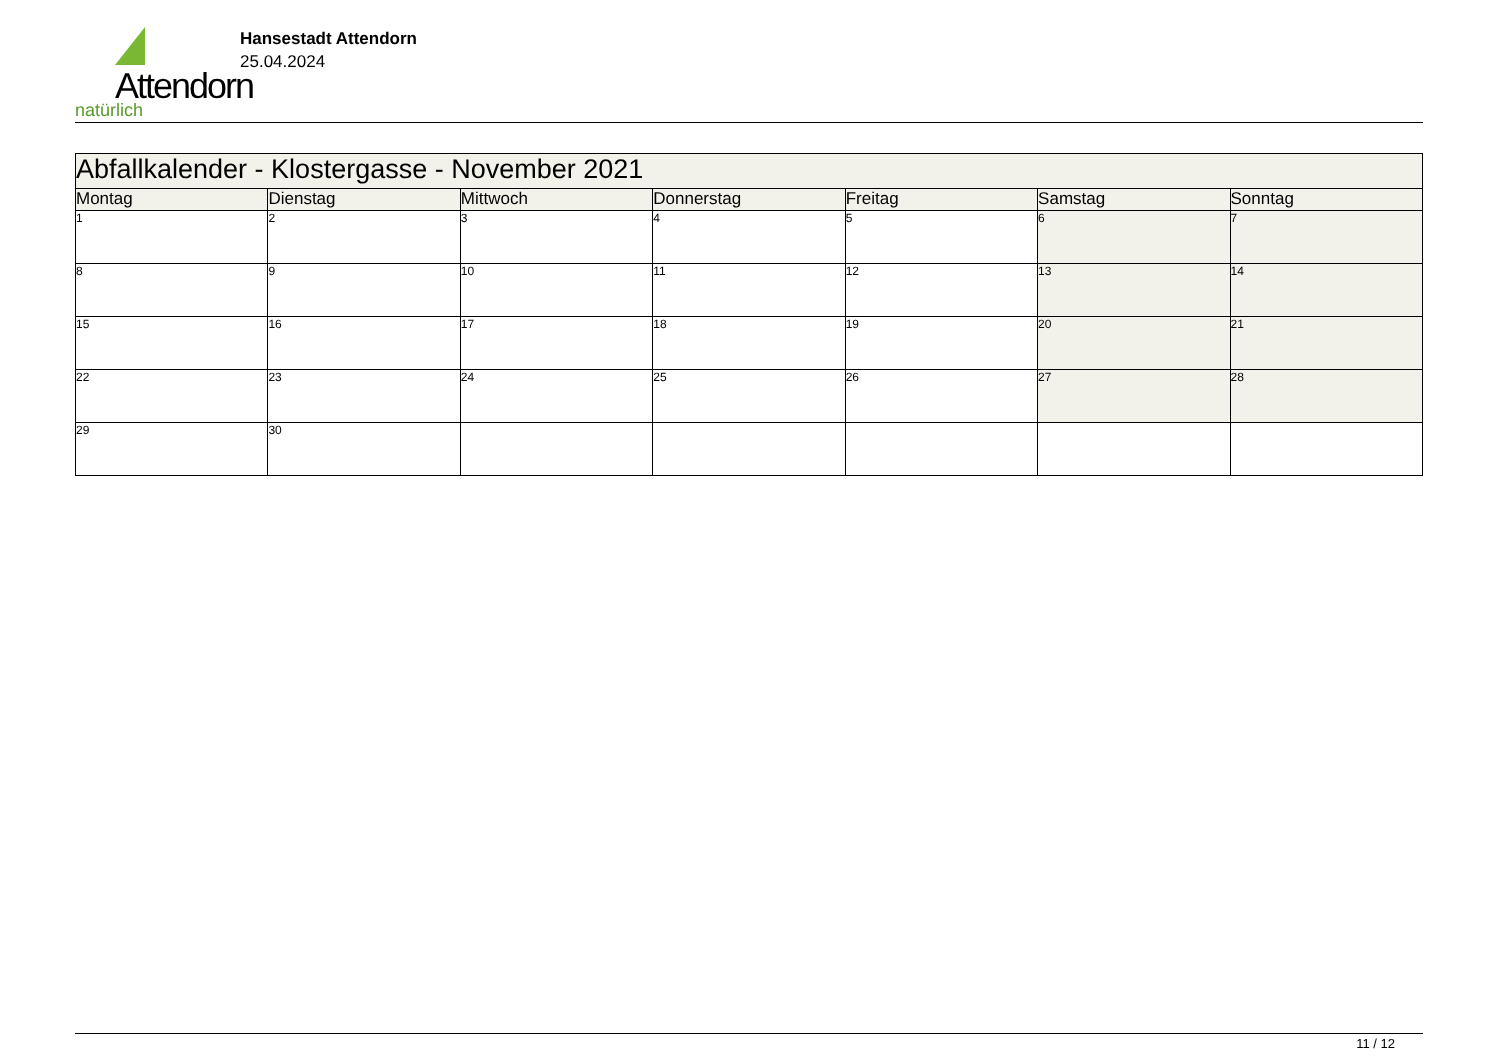Attendorn
natürlich
Hansestadt Attendorn
25.04.2024
| Abfallkalender - Klostergasse - November 2021 | | | | | | |
| --- | --- | --- | --- | --- | --- | --- |
| Montag | Dienstag | Mittwoch | Donnerstag | Freitag | Samstag | Sonntag |
| 1 | 2 | 3 | 4 | 5 | 6 | 7 |
| 8 | 9 | 10 | 11 | 12 | 13 | 14 |
| 15 | 16 | 17 | 18 | 19 | 20 | 21 |
| 22 | 23 | 24 | 25 | 26 | 27 | 28 |
| 29 | 30 | | | | | |
11 / 12